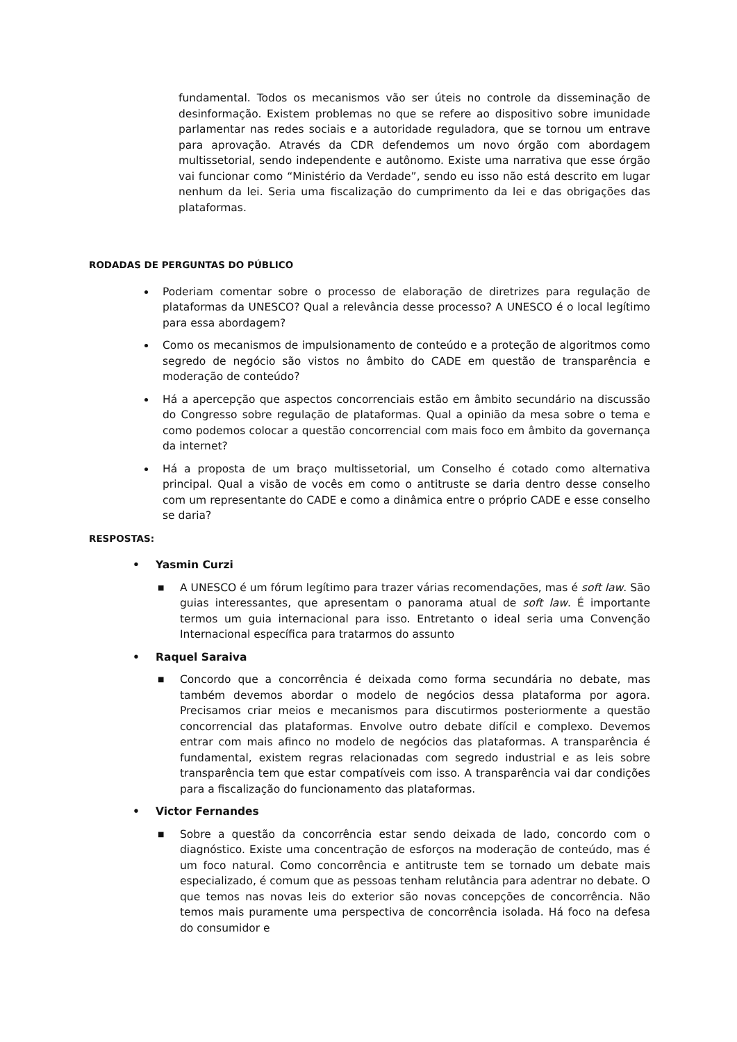fundamental. Todos os mecanismos vão ser úteis no controle da disseminação de desinformação. Existem problemas no que se refere ao dispositivo sobre imunidade parlamentar nas redes sociais e a autoridade reguladora, que se tornou um entrave para aprovação. Através da CDR defendemos um novo órgão com abordagem multissetorial, sendo independente e autônomo. Existe uma narrativa que esse órgão vai funcionar como “Ministério da Verdade”, sendo eu isso não está descrito em lugar nenhum da lei. Seria uma fiscalização do cumprimento da lei e das obrigações das plataformas.
RODADAS DE PERGUNTAS DO PÚBLICO
Poderiam comentar sobre o processo de elaboração de diretrizes para regulação de plataformas da UNESCO? Qual a relevância desse processo? A UNESCO é o local legítimo para essa abordagem?
Como os mecanismos de impulsionamento de conteúdo e a proteção de algoritmos como segredo de negócio são vistos no âmbito do CADE em questão de transparência e moderação de conteúdo?
Há a apercepção que aspectos concorrenciais estão em âmbito secundário na discussão do Congresso sobre regulação de plataformas. Qual a opinião da mesa sobre o tema e como podemos colocar a questão concorrencial com mais foco em âmbito da governança da internet?
Há a proposta de um braço multissetorial, um Conselho é cotado como alternativa principal. Qual a visão de vocês em como o antitruste se daria dentro desse conselho com um representante do CADE e como a dinâmica entre o próprio CADE e esse conselho se daria?
RESPOSTAS:
• Yasmin Curzi
■
A UNESCO é um fórum legítimo para trazer várias recomendações, mas é soft law. São guias interessantes, que apresentam o panorama atual de soft law. É importante termos um guia internacional para isso. Entretanto o ideal seria uma Convenção Internacional específica para tratarmos do assunto
• Raquel Saraiva
■
Concordo que a concorrência é deixada como forma secundária no debate, mas também devemos abordar o modelo de negócios dessa plataforma por agora. Precisamos criar meios e mecanismos para discutirmos posteriormente a questão concorrencial das plataformas. Envolve outro debate difícil e complexo. Devemos entrar com mais afinco no modelo de negócios das plataformas. A transparência é fundamental, existem regras relacionadas com segredo industrial e as leis sobre transparência tem que estar compatíveis com isso. A transparência vai dar condições para a fiscalização do funcionamento das plataformas.
• Victor Fernandes
■
Sobre a questão da concorrência estar sendo deixada de lado, concordo com o diagnóstico. Existe uma concentração de esforços na moderação de conteúdo, mas é um foco natural. Como concorrência e antitruste tem se tornado um debate mais especializado, é comum que as pessoas tenham relutância para adentrar no debate. O que temos nas novas leis do exterior são novas concepções de concorrência. Não temos mais puramente uma perspectiva de concorrência isolada. Há foco na defesa do consumidor e